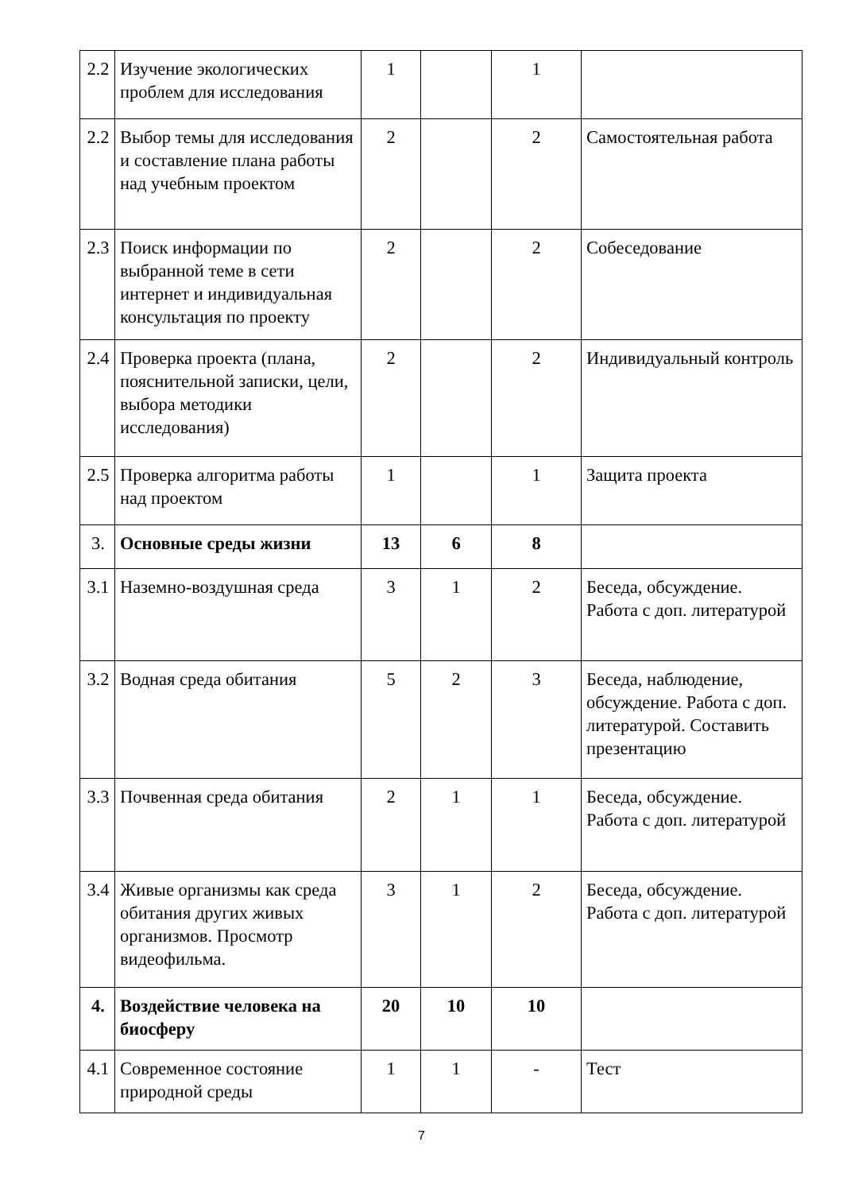| 2.2 | Изучение экологических проблем для исследования | 1 | | 1 | |
| 2.2 | Выбор темы для исследования и составление плана работы над учебным проектом | 2 | | 2 | Самостоятельная работа |
| 2.3 | Поиск информации по выбранной теме в сети интернет и индивидуальная консультация по проекту | 2 | | 2 | Собеседование |
| 2.4 | Проверка проекта (плана, пояснительной записки, цели, выбора методики исследования) | 2 | | 2 | Индивидуальный контроль |
| 2.5 | Проверка алгоритма работы над проектом | 1 | | 1 | Защита проекта |
| 3. | Основные среды жизни | 13 | 6 | 8 | |
| 3.1 | Наземно-воздушная среда | 3 | 1 | 2 | Беседа, обсуждение. Работа с доп. литературой |
| 3.2 | Водная среда обитания | 5 | 2 | 3 | Беседа, наблюдение, обсуждение. Работа с доп. литературой. Составить презентацию |
| 3.3 | Почвенная среда обитания | 2 | 1 | 1 | Беседа, обсуждение. Работа с доп. литературой |
| 3.4 | Живые организмы как среда обитания других живых организмов. Просмотр видеофильма. | 3 | 1 | 2 | Беседа, обсуждение. Работа с доп. литературой |
| 4. | Воздействие человека на биосферу | 20 | 10 | 10 | |
| 4.1 | Современное состояние природной среды | 1 | 1 | - | Тест |
7